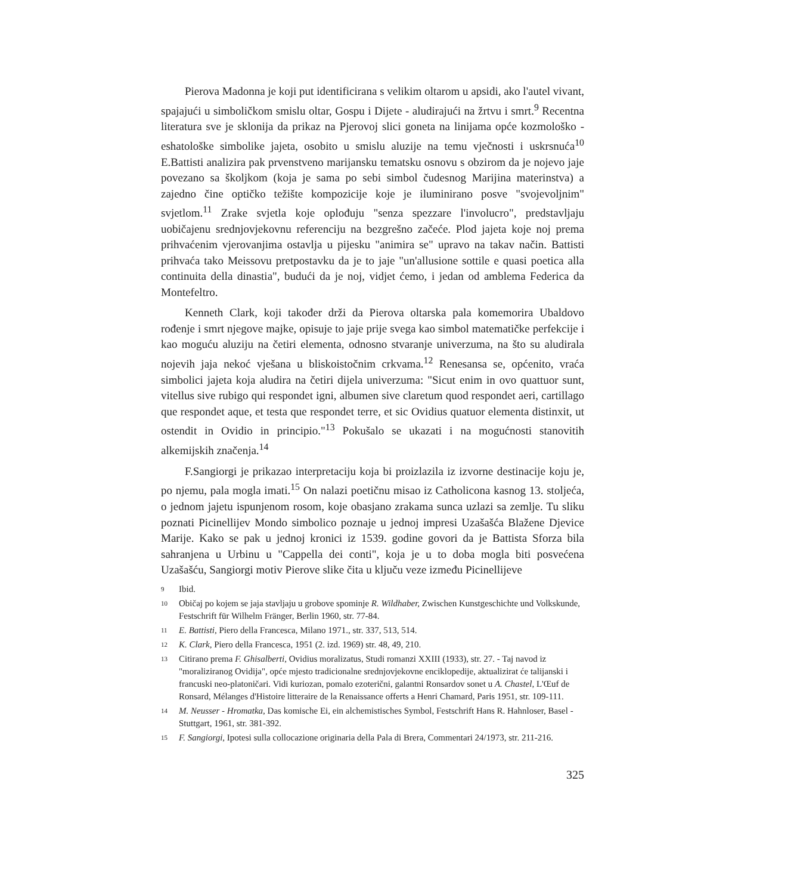Pierova Madonna je koji put identificirana s velikim oltarom u apsidi, ako l'autel vivant, spajajući u simboličkom smislu oltar, Gospu i Dijete - aludirajući na žrtvu i smrt.<sup>9</sup> Recentna literatura sve je sklonija da prikaz na Pjerovoj slici goneta na linijama opće kozmološko - eshatološke simbolike jajeta, osobito u smislu aluzije na temu vječnosti i uskrsnuća<sup>10</sup> E.Battisti analizira pak prvenstveno marijansku tematsku osnovu s obzirom da je nojevo jaje povezano sa školjkom (koja je sama po sebi simbol čudesnog Marijina materinstva) a zajedno čine optičko težište kompozicije koje je iluminirano posve "svojevoljnim" svjetlom.<sup>11</sup> Zrake svjetla koje oplođuju "senza spezzare l'involucro", predstavljaju uobičajenu srednjovjekovnu referenciju na bezgrešno začeće. Plod jajeta koje noj prema prihvaćenim vjerovanjima ostavlja u pijesku "animira se" upravo na takav način. Battisti prihvaća tako Meissovu pretpostavku da je to jaje "un'allusione sottile e quasi poetica alla continuita della dinastia", budući da je noj, vidjet ćemo, i jedan od amblema Federica da Montefeltro.
Kenneth Clark, koji također drži da Pierova oltarska pala komemorira Ubaldovo rođenje i smrt njegove majke, opisuje to jaje prije svega kao simbol matematičke perfekcije i kao moguću aluziju na četiri elementa, odnosno stvaranje univerzuma, na što su aludirala nojevih jaja nekoć vješana u bliskoistočnim crkvama.<sup>12</sup> Renesansa se, općenito, vraća simbolici jajeta koja aludira na četiri dijela univerzuma: "Sicut enim in ovo quattuor sunt, vitellus sive rubigo qui respondet igni, albumen sive claretum quod respondet aeri, cartillago que respondet aque, et testa que respondet terre, et sic Ovidius quatuor elementa distinxit, ut ostendit in Ovidio in principio."<sup>13</sup> Pokušalo se ukazati i na mogućnosti stanovitih alkemijskih značenja.<sup>14</sup>
F.Sangiorgi je prikazao interpretaciju koja bi proizlazila iz izvorne destinacije koju je, po njemu, pala mogla imati.<sup>15</sup> On nalazi poetičnu misao iz Catholicona kasnog 13. stoljeća, o jednom jajetu ispunjenom rosom, koje obasjano zrakama sunca uzlazi sa zemlje. Tu sliku poznati Picinellijev Mondo simbolico poznaje u jednoj impresi Uzašašća Blažene Djevice Marije. Kako se pak u jednoj kronici iz 1539. godine govori da je Battista Sforza bila sahranjena u Urbinu u "Cappella dei conti", koja je u to doba mogla biti posvećena Uzašašću, Sangiorgi motiv Pierove slike čita u ključu veze između Picinellijeve
9 Ibid.
10 Običaj po kojem se jaja stavljaju u grobove spominje R. Wildhaber, Zwischen Kunstgeschichte und Volkskunde, Festschrift für Wilhelm Fränger, Berlin 1960, str. 77-84.
11 E. Battisti, Piero della Francesca, Milano 1971., str. 337, 513, 514.
12 K. Clark, Piero della Francesca, 1951 (2. izd. 1969) str. 48, 49, 210.
13 Citirano prema F. Ghisalberti, Ovidius moralizatus, Studi romanzi XXIII (1933), str. 27. - Taj navod iz "moraliziranog Ovidija", opće mjesto tradicionalne srednjovjekovne enciklopedije, aktualizirat će talijanski i francuski neo-platoničari. Vidi kuriozan, pomalo ezoterični, galantni Ronsardov sonet u A. Chastel, L'Œuf de Ronsard, Mélanges d'Histoire litteraire de la Renaissance offerts a Henri Chamard, Paris 1951, str. 109-111.
14 M. Neusser - Hromatka, Das komische Ei, ein alchemistisches Symbol, Festschrift Hans R. Hahnloser, Basel - Stuttgart, 1961, str. 381-392.
15 F. Sangiorgi, Ipotesi sulla collocazione originaria della Pala di Brera, Commentari 24/1973, str. 211-216.
325